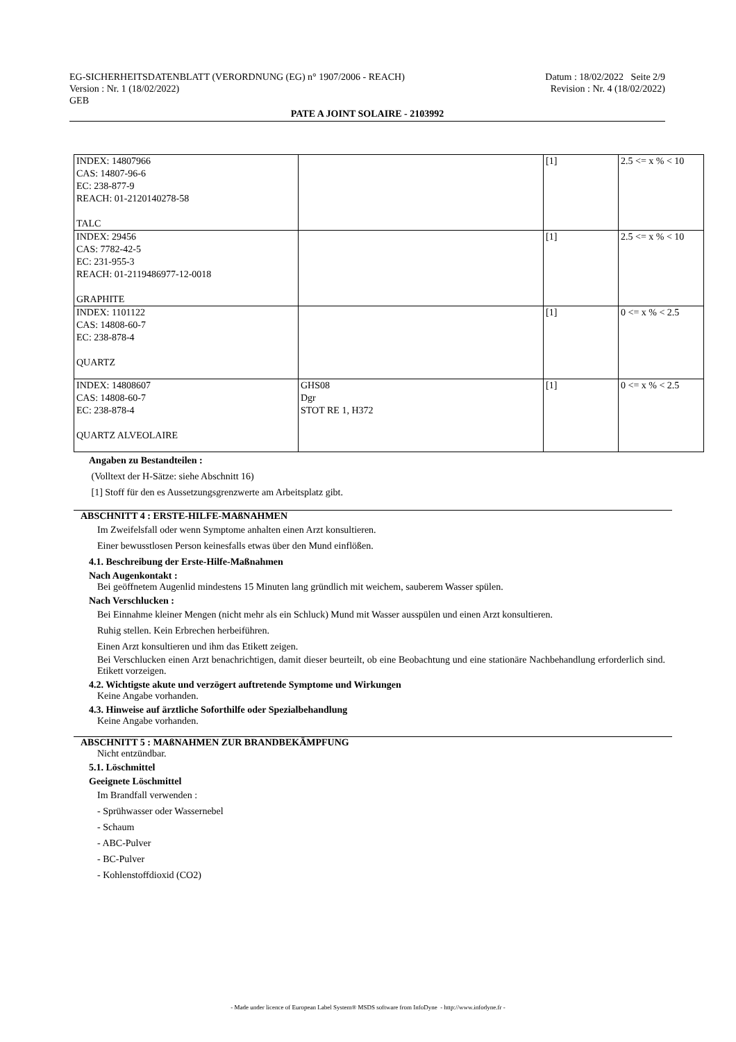EG-SICHERHEITSDATENBLATT (VERORDNUNG (EG) n° 1907/2006 - REACH) Datum : 18/02/2022 Seite 2/9
Version : Nr. 1 (18/02/2022) Revision : Nr. 4 (18/02/2022)
GEB
PATE A JOINT SOLAIRE - 2103992
| INDEX: 14807966 CAS: 14807-96-6 EC: 238-877-9 REACH: 01-2120140278-58 TALC | | [1] | 2.5 <= x % < 10 |
| INDEX: 29456 CAS: 7782-42-5 EC: 231-955-3 REACH: 01-2119486977-12-0018 GRAPHITE | | [1] | 2.5 <= x % < 10 |
| INDEX: 1101122 CAS: 14808-60-7 EC: 238-878-4 QUARTZ | | [1] | 0 <= x % < 2.5 |
| INDEX: 14808607 CAS: 14808-60-7 EC: 238-878-4 QUARTZ ALVEOLAIRE | GHS08 Dgr STOT RE 1, H372 | [1] | 0 <= x % < 2.5 |
Angaben zu Bestandteilen :
(Volltext der H-Sätze: siehe Abschnitt 16)
[1] Stoff für den es Aussetzungsgrenzwerte am Arbeitsplatz gibt.
ABSCHNITT 4 : ERSTE-HILFE-MAßNAHMEN
Im Zweifelsfall oder wenn Symptome anhalten einen Arzt konsultieren.
Einer bewusstlosen Person keinesfalls etwas über den Mund einflößen.
4.1. Beschreibung der Erste-Hilfe-Maßnahmen
Nach Augenkontakt :
Bei geöffnetem Augenlid mindestens 15 Minuten lang gründlich mit weichem, sauberem Wasser spülen.
Nach Verschlucken :
Bei Einnahme kleiner Mengen (nicht mehr als ein Schluck) Mund mit Wasser ausspülen und einen Arzt konsultieren.
Ruhig stellen. Kein Erbrechen herbeiführen.
Einen Arzt konsultieren und ihm das Etikett zeigen.
Bei Verschlucken einen Arzt benachrichtigen, damit dieser beurteilt, ob eine Beobachtung und eine stationäre Nachbehandlung erforderlich sind. Etikett vorzeigen.
4.2. Wichtigste akute und verzögert auftretende Symptome und Wirkungen
Keine Angabe vorhanden.
4.3. Hinweise auf ärztliche Soforthilfe oder Spezialbehandlung
Keine Angabe vorhanden.
ABSCHNITT 5 : MAßNAHMEN ZUR BRANDBEKÄMPFUNG
Nicht entzündbar.
5.1. Löschmittel
Geeignete Löschmittel
Im Brandfall verwenden :
- Sprühwasser oder Wassernebel
- Schaum
- ABC-Pulver
- BC-Pulver
- Kohlenstoffdioxid (CO2)
- Made under licence of European Label System® MSDS software from InfoDyne - http://www.infodyne.fr -